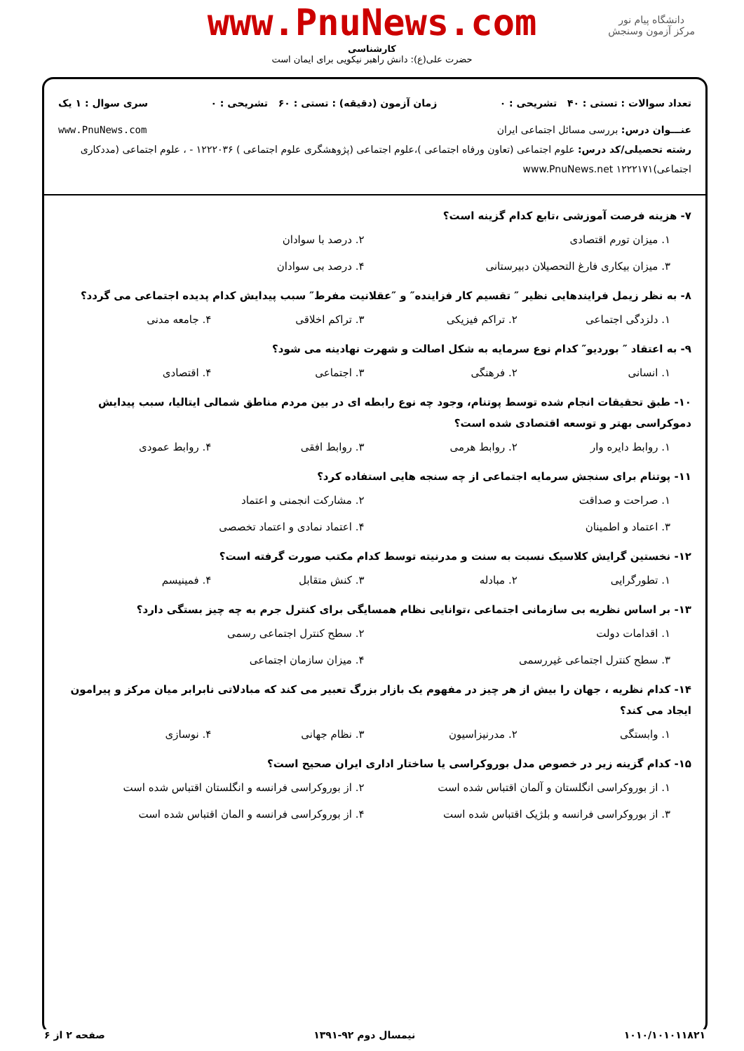دانشگاه پیام نور
مرکز آزمون وسنجش
www.PnuNews.com
کارشناسی
حضرت علی(ع): دانش راهبر نیکویی برای ایمان است
تعداد سوالات : تستی : ۴۰ تشریحی : ۰ زمان آزمون (دقیقه) : تستی : ۶۰ تشریحی : ۰ سری سوال : ۱ یک
عنـــوان درس: بررسی مسائل اجتماعی ایران www.PnuNews.com
رشته تحصیلی/کد درس: علوم اجتماعی (تعاون ورفاه اجتماعی )،علوم اجتماعی (پژوهشگری علوم اجتماعی ) ۱۲۲۲۰۳۶ - ، علوم اجتماعی (مددکاری اجتماعی)۱۲۲۲۱۷۱ www.PnuNews.net
۷- هزینه فرصت آموزشی ،تابع کدام گزینه است؟
۱. میزان تورم اقتصادی ۲. درصد با سوادان ۳. میزان بیکاری فارغ التحصیلان دبیرستانی ۴. درصد بی سوادان
۸- به نظر زیمل فرایندهایی نظیر ″ تقسیم کار فزاینده″ و ″عقلانیت مفرط″ سبب پیدایش کدام پدیده اجتماعی می گردد؟
۱. دلزدگی اجتماعی ۲. تراکم فیزیکی ۳. تراکم اخلاقی ۴. جامعه مدنی
۹- به اعتقاد ″ بوردیو″ کدام نوع سرمایه به شکل اصالت و شهرت نهادینه می شود؟
۱. انسانی ۲. فرهنگی ۳. اجتماعی ۴. اقتصادی
۱۰- طبق تحقیقات انجام شده توسط پوتنام، وجود چه نوع رابطه ای در بین مردم مناطق شمالی ایتالیا، سبب پیدایش دموکراسی بهتر و توسعه اقتصادی شده است؟
۱. روابط دایره وار ۲. روابط هرمی ۳. روابط افقی ۴. روابط عمودی
۱۱- پوتنام برای سنجش سرمایه اجتماعی از چه سنجه هایی استفاده کرد؟
۱. صراحت و صداقت ۲. مشارکت انجمنی و اعتماد ۳. اعتماد و اطمینان ۴. اعتماد نمادی و اعتماد تخصصی
۱۲- نخستین گرایش کلاسیک نسبت به سنت و مدرنیته توسط کدام مکتب صورت گرفته است؟
۱. تطورگرایی ۲. مبادله ۳. کنش متقابل ۴. فمینیسم
۱۳- بر اساس نظریه بی سازمانی اجتماعی ،توانایی نظام همسایگی برای کنترل جرم به چه چیز بستگی دارد؟
۱. اقدامات دولت ۲. سطح کنترل اجتماعی رسمی ۳. سطح کنترل اجتماعی غیررسمی ۴. میزان سازمان اجتماعی
۱۴- کدام نظریه ، جهان را بیش از هر چیز در مفهوم یک بازار بزرگ تعبیر می کند که مبادلاتی نابرابر میان مرکز و پیرامون ایجاد می کند؟
۱. وابستگی ۲. مدرنیزاسیون ۳. نظام جهانی ۴. نوسازی
۱۵- کدام گزینه زیر در خصوص مدل بوروکراسی یا ساختار اداری ایران صحیح است؟
۱. از بوروکراسی انگلستان و آلمان اقتباس شده است ۲. از بوروکراسی فرانسه و انگلستان اقتباس شده است ۳. از بوروکراسی فرانسه و بلژیک اقتباس شده است ۴. از بوروکراسی فرانسه و المان اقتباس شده است
۱۰۱۰/۱۰۱۰۱۱۸۲۱ نیمسال دوم ۹۲-۱۳۹۱ صفحه ۲ از ۶